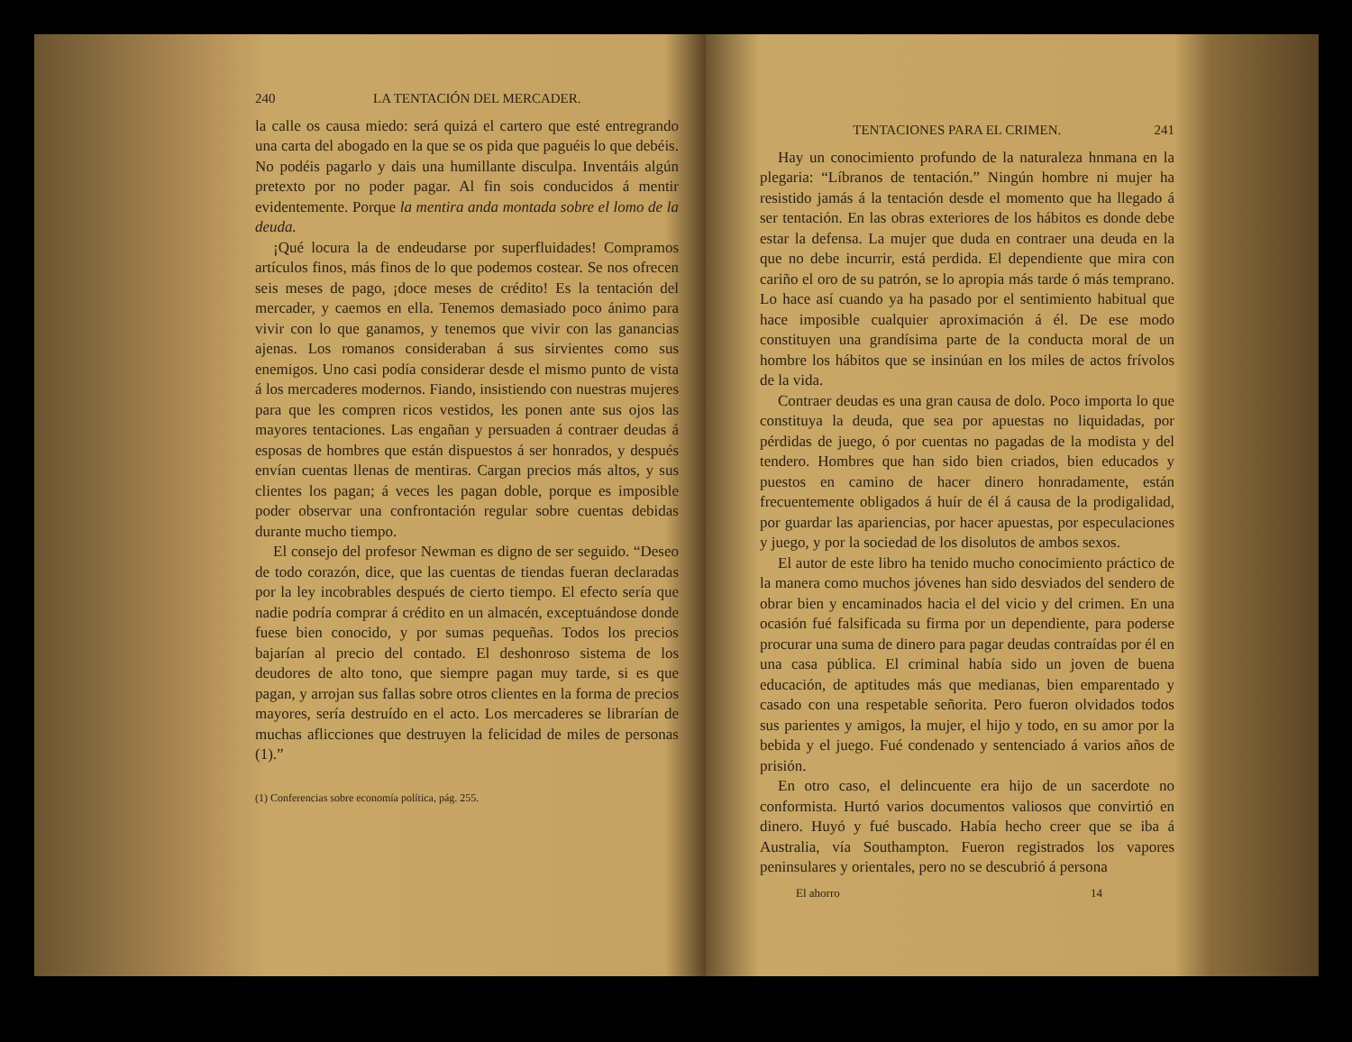240 LA TENTACIÓN DEL MERCADER.
la calle os causa miedo: será quizá el cartero que esté entregrando una carta del abogado en la que se os pida que paguéis lo que debéis. No podéis pagarlo y dais una humillante disculpa. Inventáis algún pretexto por no poder pagar. Al fin sois conducidos á mentir evidentemente. Porque la mentira anda montada sobre el lomo de la deuda.
¡Qué locura la de endeudarse por superfluidades! Compramos artículos finos, más finos de lo que podemos costear. Se nos ofrecen seis meses de pago, ¡doce meses de crédito! Es la tentación del mercader, y caemos en ella. Tenemos demasiado poco ánimo para vivir con lo que ganamos, y tenemos que vivir con las ganancias ajenas. Los romanos consideraban á sus sirvientes como sus enemigos. Uno casi podía considerar desde el mismo punto de vista á los mercaderes modernos. Fiando, insistiendo con nuestras mujeres para que les compren ricos vestidos, les ponen ante sus ojos las mayores tentaciones. Las engañan y persuaden á contraer deudas á esposas de hombres que están dispuestos á ser honrados, y después envían cuentas llenas de mentiras. Cargan precios más altos, y sus clientes los pagan; á veces les pagan doble, porque es imposible poder observar una confrontación regular sobre cuentas debidas durante mucho tiempo.
El consejo del profesor Newman es digno de ser seguido. “Deseo de todo corazón, dice, que las cuentas de tiendas fueran declaradas por la ley incobrables después de cierto tiempo. El efecto sería que nadie podría comprar á crédito en un almacén, exceptuándose donde fuese bien conocido, y por sumas pequeñas. Todos los precios bajarían al precio del contado. El deshonroso sistema de los deudores de alto tono, que siempre pagan muy tarde, si es que pagan, y arrojan sus fallas sobre otros clientes en la forma de precios mayores, sería destruído en el acto. Los mercaderes se librarían de muchas aflicciones que destruyen la felicidad de miles de personas (1).”
(1) Conferencias sobre economía política, pág. 255.
TENTACIONES PARA EL CRIMEN. 241
Hay un conocimiento profundo de la naturaleza hnmana en la plegaria: “Líbranos de tentación.” Ningún hombre ni mujer ha resistido jamás á la tentación desde el momento que ha llegado á ser tentación. En las obras exteriores de los hábitos es donde debe estar la defensa. La mujer que duda en contraer una deuda en la que no debe incurrir, está perdida. El dependiente que mira con cariño el oro de su patrón, se lo apropia más tarde ó más temprano. Lo hace así cuando ya ha pasado por el sentimiento habitual que hace imposible cualquier aproximación á él. De ese modo constituyen una grandísima parte de la conducta moral de un hombre los hábitos que se insinúan en los miles de actos frívolos de la vida.
Contraer deudas es una gran causa de dolo. Poco importa lo que constituya la deuda, que sea por apuestas no liquidadas, por pérdidas de juego, ó por cuentas no pagadas de la modista y del tendero. Hombres que han sido bien criados, bien educados y puestos en camino de hacer dinero honradamente, están frecuentemente obligados á huír de él á causa de la prodigalidad, por guardar las apariencias, por hacer apuestas, por especulaciones y juego, y por la sociedad de los disolutos de ambos sexos.
El autor de este libro ha tenido mucho conocimiento práctico de la manera como muchos jóvenes han sido desviados del sendero de obrar bien y encaminados hacia el del vicio y del crimen. En una ocasión fué falsificada su firma por un dependiente, para poderse procurar una suma de dinero para pagar deudas contraídas por él en una casa pública. El criminal había sido un joven de buena educación, de aptitudes más que medianas, bien emparentado y casado con una respetable señorita. Pero fueron olvidados todos sus parientes y amigos, la mujer, el hijo y todo, en su amor por la bebida y el juego. Fué condenado y sentenciado á varios años de prisión.
En otro caso, el delincuente era hijo de un sacerdote no conformista. Hurtó varios documentos valiosos que convirtió en dinero. Huyó y fué buscado. Había hecho creer que se iba á Australia, vía Southampton. Fueron registrados los vapores peninsulares y orientales, pero no se descubrió á persona
El ahorro 14